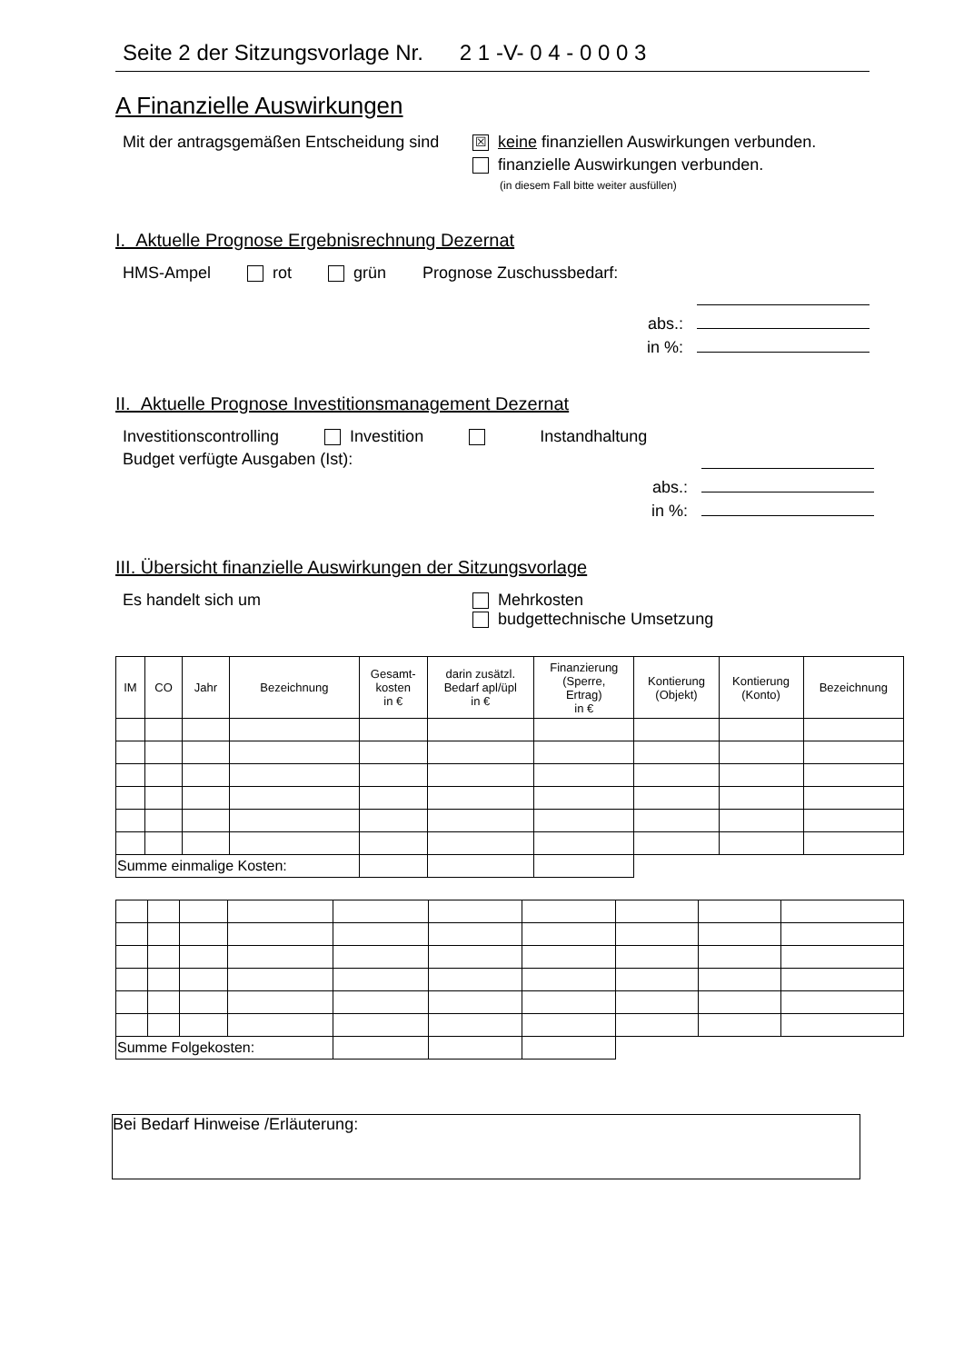Seite 2 der Sitzungsvorlage Nr. 2 1 -V- 0 4 - 0 0 0 3
A Finanzielle Auswirkungen
Mit der antragsgemäßen Entscheidung sind ☒ keine finanziellen Auswirkungen verbunden.
finanzielle Auswirkungen verbunden.
(in diesem Fall bitte weiter ausfüllen)
I. Aktuelle Prognose Ergebnisrechnung Dezernat
HMS-Ampel rot grün Prognose Zuschussbedarf:
abs.:
in %:
II. Aktuelle Prognose Investitionsmanagement Dezernat
Investitionscontrolling Investition Instandhaltung
Budget verfügte Ausgaben (Ist):
abs.:
in %:
III. Übersicht finanzielle Auswirkungen der Sitzungsvorlage
Es handelt sich um Mehrkosten
budgettechnische Umsetzung
| IM | CO | Jahr | Bezeichnung | Gesamt- kosten in € | darin zusätzl. Bedarf apl/üpl in € | Finanzierung (Sperre, Ertrag) in € | Kontierung (Objekt) | Kontierung (Konto) | Bezeichnung |
| --- | --- | --- | --- | --- | --- | --- | --- | --- | --- |
| Summe einmalige Kosten: | | | | | | | | | |
| Summe Folgekosten: | | | | | | | | | |
Bei Bedarf Hinweise /Erläuterung: